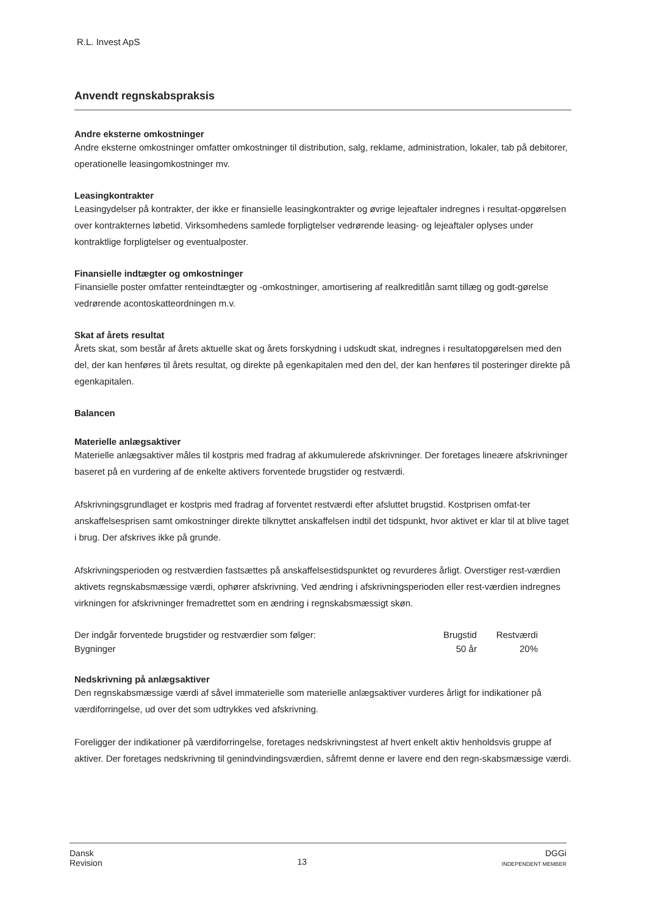R.L. Invest ApS
Anvendt regnskabspraksis
Andre eksterne omkostninger
Andre eksterne omkostninger omfatter omkostninger til distribution, salg, reklame, administration, lokaler, tab på debitorer, operationelle leasingomkostninger mv.
Leasingkontrakter
Leasingydelser på kontrakter, der ikke er finansielle leasingkontrakter og øvrige lejeaftaler indregnes i resultat-opgørelsen over kontrakternes løbetid. Virksomhedens samlede forpligtelser vedrørende leasing- og lejeaftaler oplyses under kontraktlige forpligtelser og eventualposter.
Finansielle indtægter og omkostninger
Finansielle poster omfatter renteindtægter og -omkostninger, amortisering af realkreditlån samt tillæg og godt-gørelse vedrørende acontoskatteordningen m.v.
Skat af årets resultat
Årets skat, som består af årets aktuelle skat og årets forskydning i udskudt skat, indregnes i resultatopgørelsen med den del, der kan henføres til årets resultat, og direkte på egenkapitalen med den del, der kan henføres til posteringer direkte på egenkapitalen.
Balancen
Materielle anlægsaktiver
Materielle anlægsaktiver måles til kostpris med fradrag af akkumulerede afskrivninger. Der foretages lineære afskrivninger baseret på en vurdering af de enkelte aktivers forventede brugstider og restværdi.
Afskrivningsgrundlaget er kostpris med fradrag af forventet restværdi efter afsluttet brugstid. Kostprisen omfat-ter anskaffelsesprisen samt omkostninger direkte tilknyttet anskaffelsen indtil det tidspunkt, hvor aktivet er klar til at blive taget i brug. Der afskrives ikke på grunde.
Afskrivningsperioden og restværdien fastsættes på anskaffelsestidspunktet og revurderes årligt. Overstiger rest-værdien aktivets regnskabsmæssige værdi, ophører afskrivning. Ved ændring i afskrivningsperioden eller rest-værdien indregnes virkningen for afskrivninger fremadrettet som en ændring i regnskabsmæssigt skøn.
| Der indgår forventede brugstider og restværdier som følger: | Brugstid | Restværdi |
| --- | --- | --- |
| Bygninger | 50 år | 20% |
Nedskrivning på anlægsaktiver
Den regnskabsmæssige værdi af såvel immaterielle som materielle anlægsaktiver vurderes årligt for indikationer på værdiforringelse, ud over det som udtrykkes ved afskrivning.
Foreligger der indikationer på værdiforringelse, foretages nedskrivningstest af hvert enkelt aktiv henholdsvis gruppe af aktiver. Der foretages nedskrivning til genindvindingsværdien, såfremt denne er lavere end den regn-skabsmæssige værdi.
Dansk
Revision
13
DGGi
INDEPENDENT MEMBER